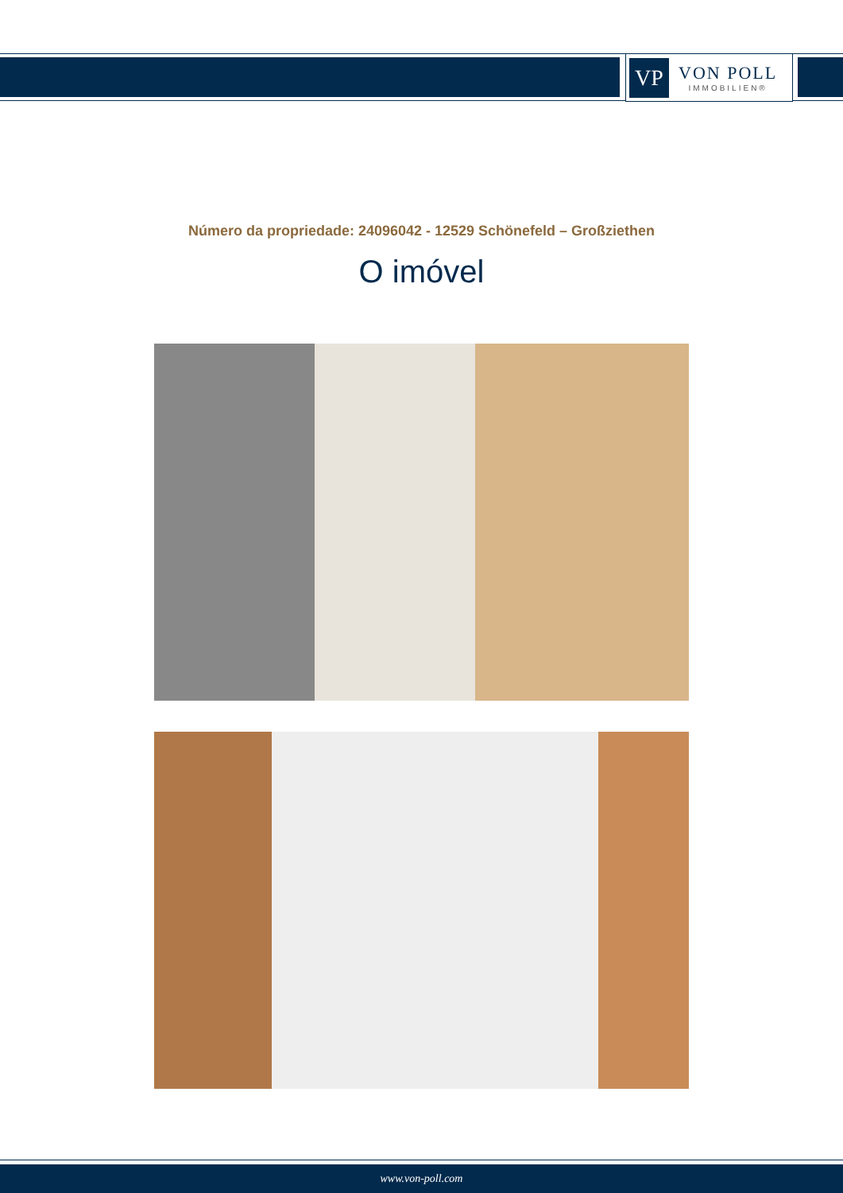VP
VON POLL
IMMOBILIEN®
Número da propriedade: 24096042 - 12529 Schönefeld – Großziethen
O imóvel
www.von-poll.com